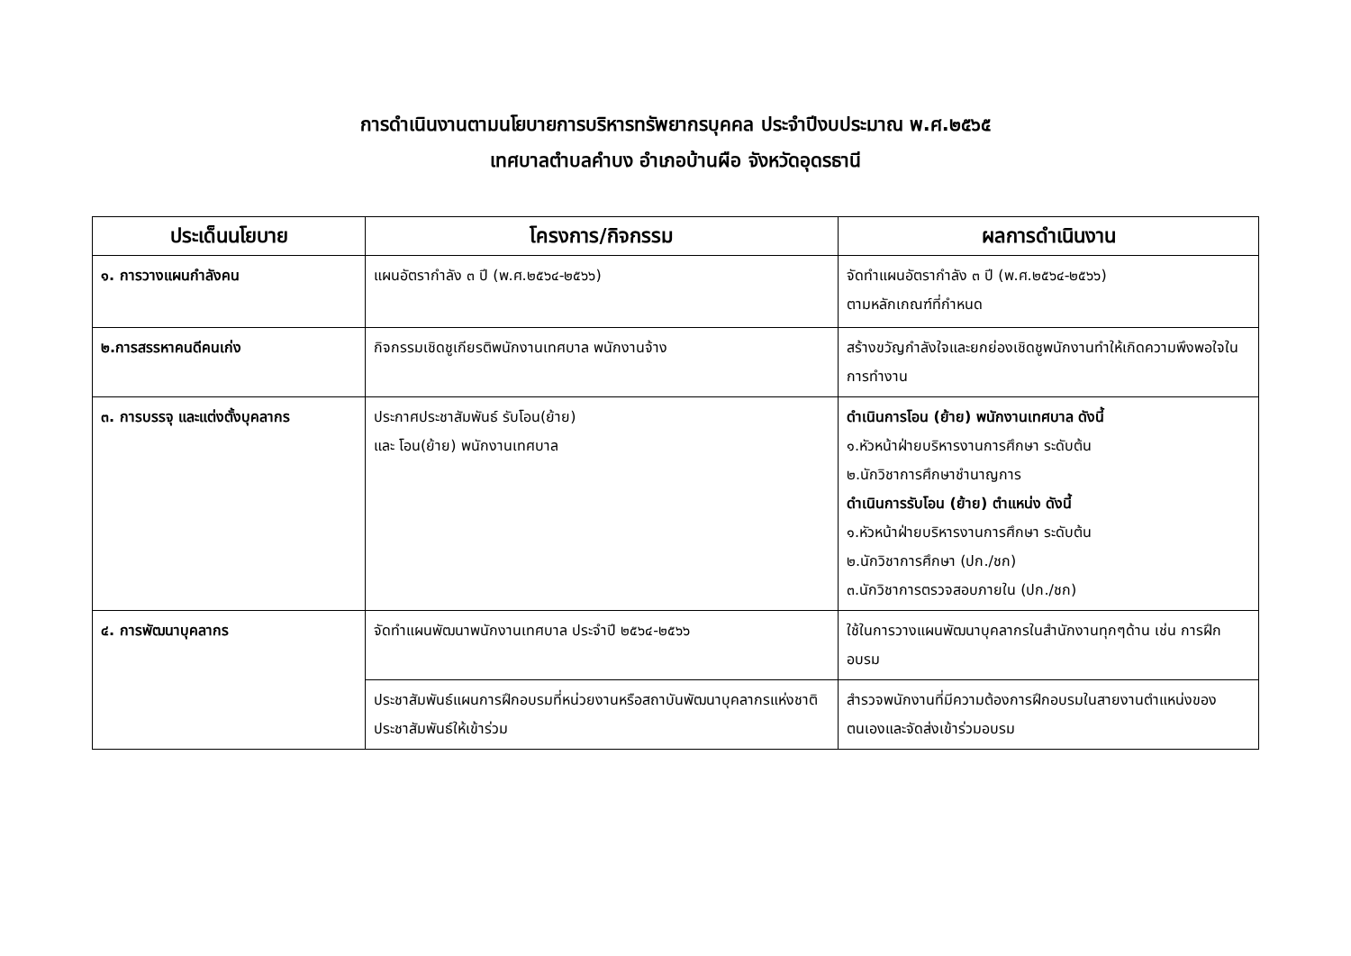การดำเนินงานตามนโยบายการบริหารทรัพยากรบุคคล ประจำปีงบประมาณ พ.ศ.๒๕๖๕
เทศบาลตำบลคำบง อำเภอบ้านผือ จังหวัดอุดรธานี
| ประเด็นนโยบาย | โครงการ/กิจกรรม | ผลการดำเนินงาน |
| --- | --- | --- |
| ๑. การวางแผนกำลังคน | แผนอัตรากำลัง ๓ ปี (พ.ศ.๒๕๖๔-๒๕๖๖) | จัดทำแผนอัตรากำลัง ๓ ปี (พ.ศ.๒๕๖๔-๒๕๖๖) ตามหลักเกณฑ์ที่กำหนด |
| ๒.การสรรหาคนดีคนเก่ง | กิจกรรมเชิดชูเกียรติพนักงานเทศบาล พนักงานจ้าง | สร้างขวัญกำลังใจและยกย่องเชิดชูพนักงานทำให้เกิดความพึงพอใจในการทำงาน |
| ๓. การบรรจุ และแต่งตั้งบุคลากร | ประกาศประชาสัมพันธ์ รับโอน(ย้าย) และ โอน(ย้าย) พนักงานเทศบาล | ดำเนินการโอน (ย้าย) พนักงานเทศบาล ดังนี้ ๑.หัวหน้าฝ่ายบริหารงานการศึกษา ระดับต้น ๒.นักวิชาการศึกษาชำนาญการ ดำเนินการรับโอน (ย้าย) ตำแหน่ง ดังนี้ ๑.หัวหน้าฝ่ายบริหารงานการศึกษา ระดับต้น ๒.นักวิชาการศึกษา (ปก./ชก) ๓.นักวิชาการตรวจสอบภายใน (ปก./ชก) |
| ๔. การพัฒนาบุคลากร | จัดทำแผนพัฒนาพนักงานเทศบาล ประจำปี ๒๕๖๔-๒๕๖๖ | ใช้ในการวางแผนพัฒนาบุคลากรในสำนักงานทุกๆด้าน เช่น การฝึกอบรม |
| | ประชาสัมพันธ์แผนการฝึกอบรมที่หน่วยงานหรือสถาบันพัฒนาบุคลากรแห่งชาติประชาสัมพันธ์ให้เข้าร่วม | สำรวจพนักงานที่มีความต้องการฝึกอบรมในสายงานตำแหน่งของตนเองและจัดส่งเข้าร่วมอบรม |